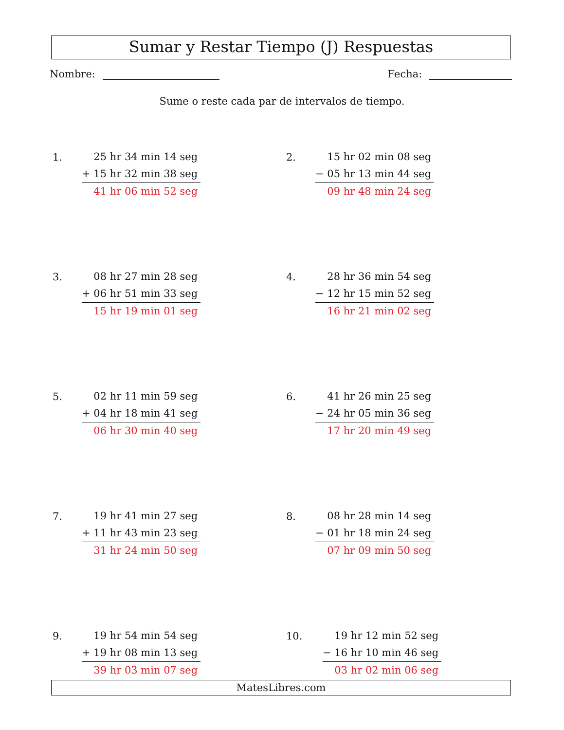Sumar y Restar Tiempo (J) Respuestas
Nombre: Fecha:
Sume o reste cada par de intervalos de tiempo.
1.
25 hr 34 min 14 seg
+ 15 hr 32 min 38 seg
41 hr 06 min 52 seg
2.
15 hr 02 min 08 seg
− 05 hr 13 min 44 seg
09 hr 48 min 24 seg
3.
08 hr 27 min 28 seg
+ 06 hr 51 min 33 seg
15 hr 19 min 01 seg
4.
28 hr 36 min 54 seg
− 12 hr 15 min 52 seg
16 hr 21 min 02 seg
5.
02 hr 11 min 59 seg
+ 04 hr 18 min 41 seg
06 hr 30 min 40 seg
6.
41 hr 26 min 25 seg
− 24 hr 05 min 36 seg
17 hr 20 min 49 seg
7.
19 hr 41 min 27 seg
+ 11 hr 43 min 23 seg
31 hr 24 min 50 seg
8.
08 hr 28 min 14 seg
− 01 hr 18 min 24 seg
07 hr 09 min 50 seg
9.
19 hr 54 min 54 seg
+ 19 hr 08 min 13 seg
39 hr 03 min 07 seg
10.
19 hr 12 min 52 seg
− 16 hr 10 min 46 seg
03 hr 02 min 06 seg
MatesLibres.com